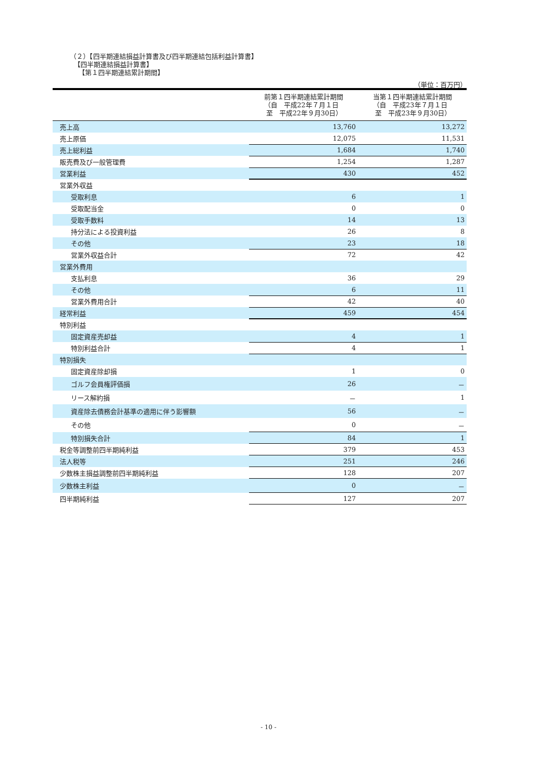（２）【四半期連結損益計算書及び四半期連結包括利益計算書】
【四半期連結損益計算書】
【第１四半期連結累計期間】
（単位：百万円）
| | 前第１四半期連結累計期間 （自 平成22年７月１日 至 平成22年９月30日） | 当第１四半期連結累計期間 （自 平成23年７月１日 至 平成23年９月30日） |
| --- | --- | --- |
| 売上高 | 13,760 | 13,272 |
| 売上原価 | 12,075 | 11,531 |
| 売上総利益 | 1,684 | 1,740 |
| 販売費及び一般管理費 | 1,254 | 1,287 |
| 営業利益 | 430 | 452 |
| 営業外収益 | | |
| 受取利息 | 6 | 1 |
| 受取配当金 | 0 | 0 |
| 受取手数料 | 14 | 13 |
| 持分法による投資利益 | 26 | 8 |
| その他 | 23 | 18 |
| 営業外収益合計 | 72 | 42 |
| 営業外費用 | | |
| 支払利息 | 36 | 29 |
| その他 | 6 | 11 |
| 営業外費用合計 | 42 | 40 |
| 経常利益 | 459 | 454 |
| 特別利益 | | |
| 固定資産売却益 | 4 | 1 |
| 特別利益合計 | 4 | 1 |
| 特別損失 | | |
| 固定資産除却損 | 1 | 0 |
| ゴルフ会員権評価損 | 26 | － |
| リース解約損 | － | 1 |
| 資産除去債務会計基準の適用に伴う影響額 | 56 | － |
| その他 | 0 | － |
| 特別損失合計 | 84 | 1 |
| 税金等調整前四半期純利益 | 379 | 453 |
| 法人税等 | 251 | 246 |
| 少数株主損益調整前四半期純利益 | 128 | 207 |
| 少数株主利益 | 0 | － |
| 四半期純利益 | 127 | 207 |
- 10 -